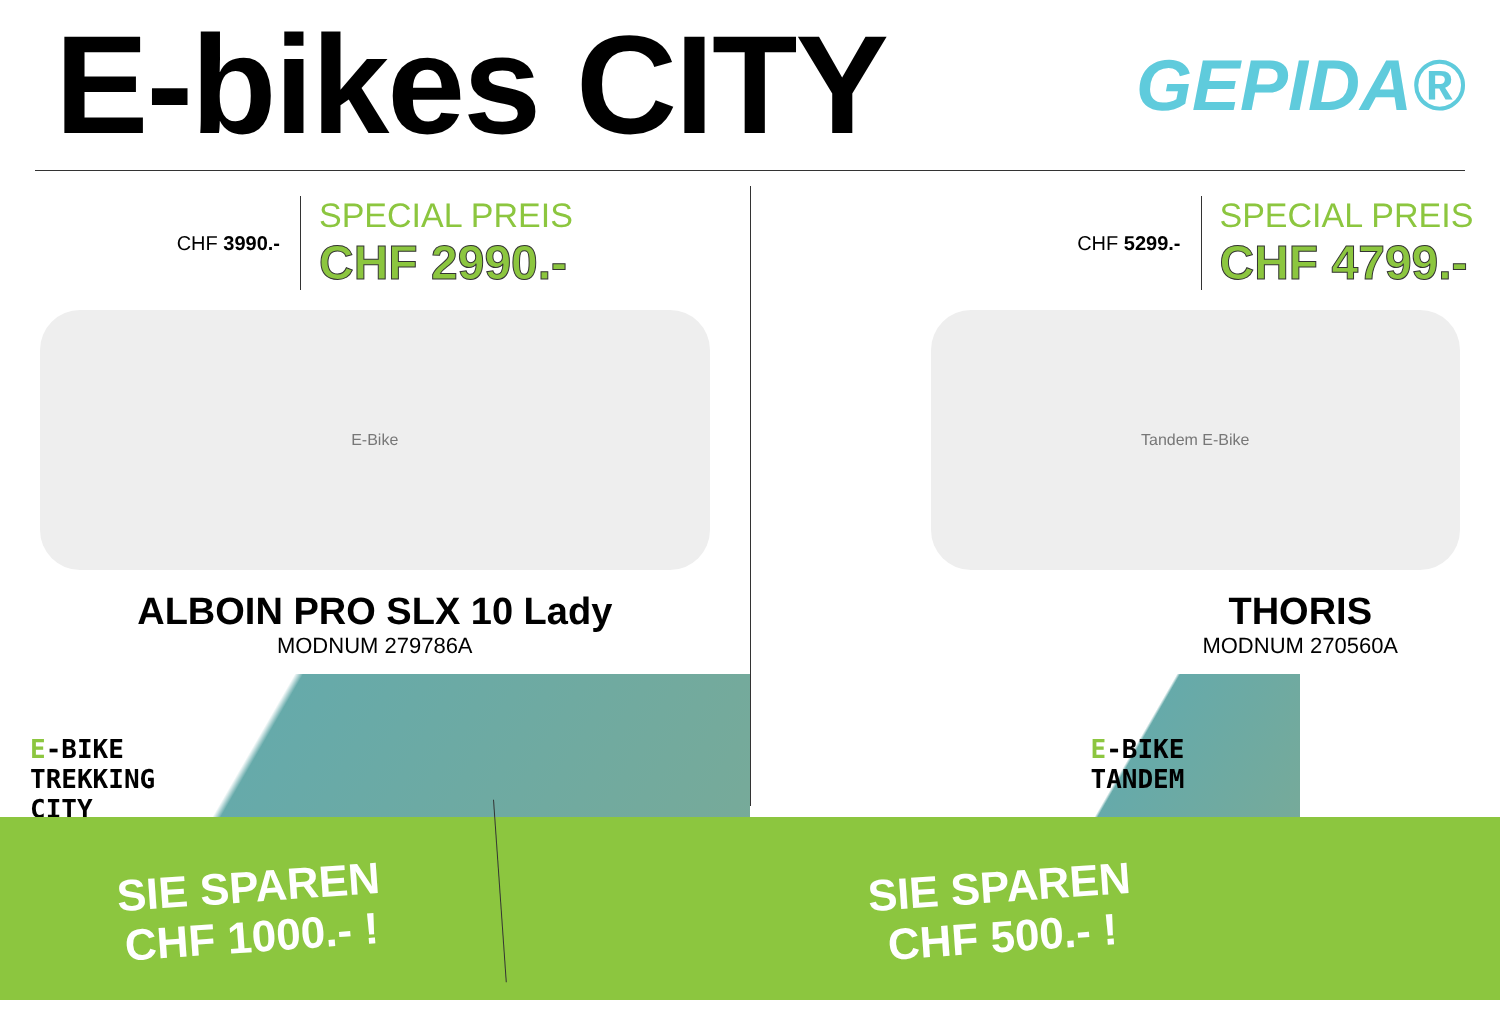E-bikes CITY
GEPIDA®
CHF 3990.-
SPECIAL PREIS
CHF 2990.-
E-Bike
ALBOIN PRO SLX 10 Lady
MODNUM 279786A
E-BIKE
TREKKING
CITY
CHF 5299.-
SPECIAL PREIS
CHF 4799.-
Tandem E-Bike
THORIS
MODNUM 270560A
E-BIKE
TANDEM
SIE SPAREN
CHF 1000.- !
SIE SPAREN
CHF 500.- !